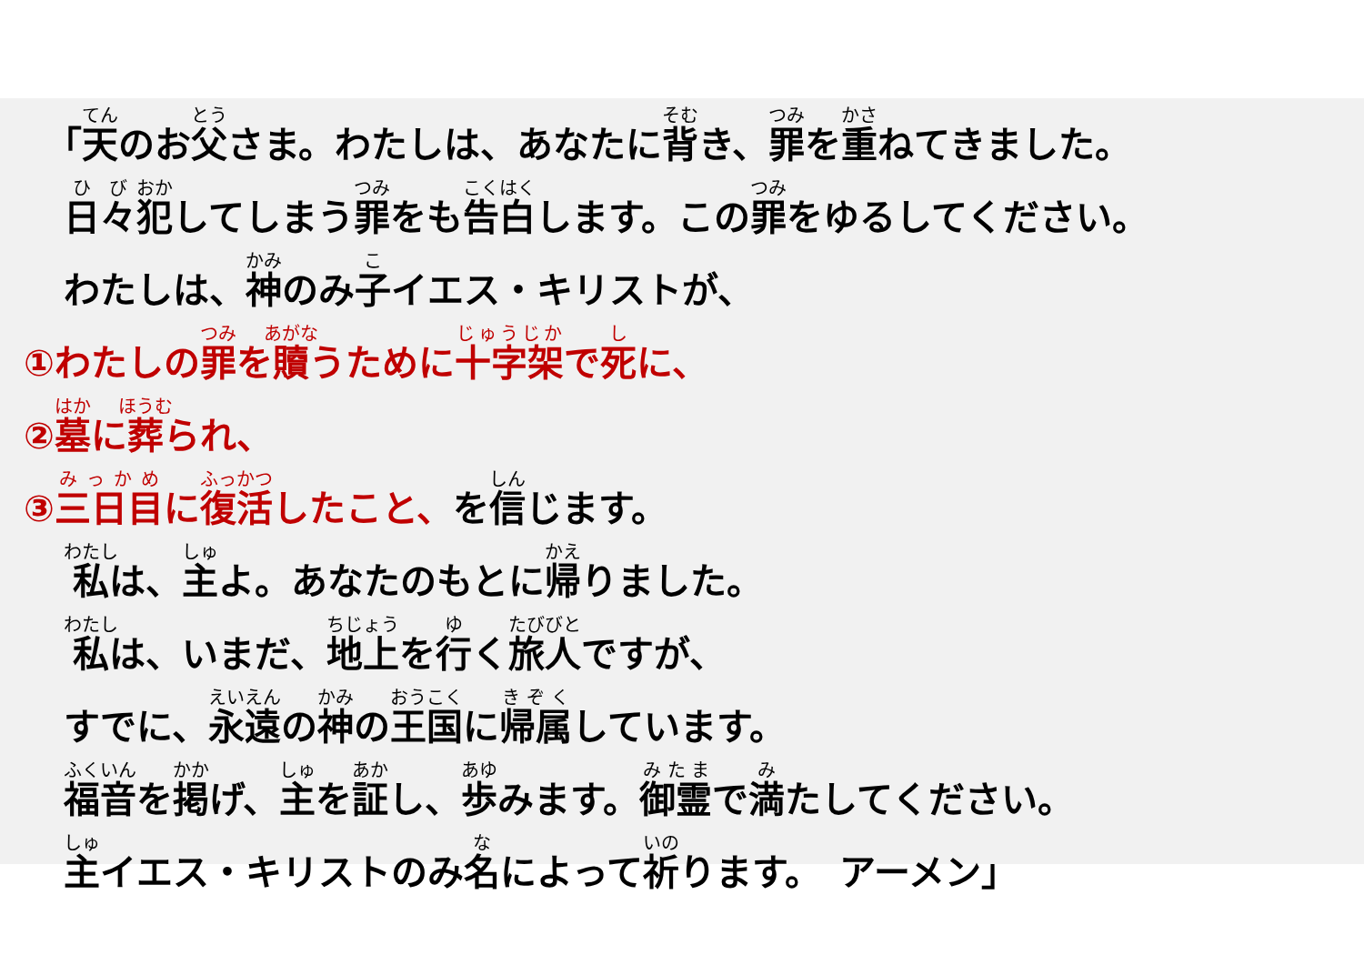「天のお父さま。わたしは、あなたに背き、罪を重ねてきました。
日々犯してしまう罪をも告白します。この罪をゆるしてください。
わたしは、神のみ子イエス・キリストが、
①わたしの罪を贖うために十字架で死に、
②墓に葬られ、
③三日目に復活したこと、を信じます。
私は、主よ。あなたのもとに帰りました。
私は、いまだ、地上を行く旅人ですが、
すでに、永遠の神の王国に帰属しています。
福音を掲げ、主を証し、歩みます。御霊で満たしてください。
主イエス・キリストのみ名によって祈ります。　アーメン」